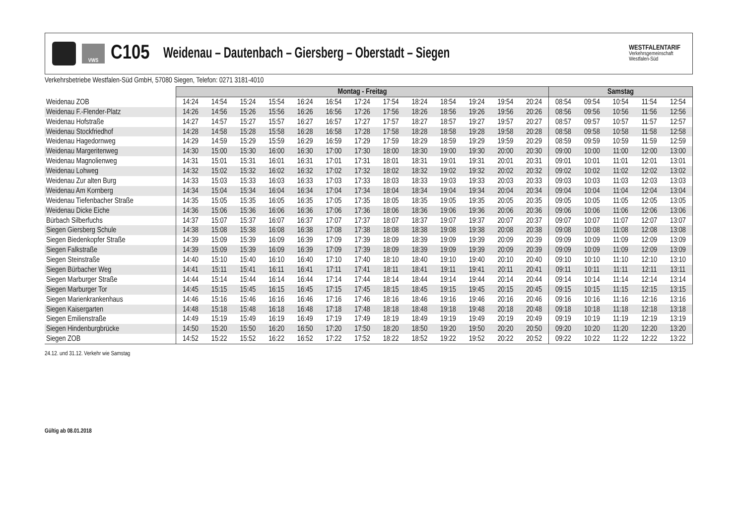VWS
C105
Weidenau – Dautenbach – Giersberg – Oberstadt – Siegen
WESTFALENTARIF
Verkehrsgemeinschaft
Westfalen-Süd
Verkehrsbetriebe Westfalen-Süd GmbH, 57080 Siegen, Telefon: 0271 3181-4010
| | Montag - Freitag | | | | | | | | | | | | | Samstag | | | | |
| Weidenau ZOB | 14:24 | 14:54 | 15:24 | 15:54 | 16:24 | 16:54 | 17:24 | 17:54 | 18:24 | 18:54 | 19:24 | 19:54 | 20:24 | 08:54 | 09:54 | 10:54 | 11:54 | 12:54 |
| Weidenau F.-Flender-Platz | 14:26 | 14:56 | 15:26 | 15:56 | 16:26 | 16:56 | 17:26 | 17:56 | 18:26 | 18:56 | 19:26 | 19:56 | 20:26 | 08:56 | 09:56 | 10:56 | 11:56 | 12:56 |
| Weidenau Hofstraße | 14:27 | 14:57 | 15:27 | 15:57 | 16:27 | 16:57 | 17:27 | 17:57 | 18:27 | 18:57 | 19:27 | 19:57 | 20:27 | 08:57 | 09:57 | 10:57 | 11:57 | 12:57 |
| Weidenau Stockfriedhof | 14:28 | 14:58 | 15:28 | 15:58 | 16:28 | 16:58 | 17:28 | 17:58 | 18:28 | 18:58 | 19:28 | 19:58 | 20:28 | 08:58 | 09:58 | 10:58 | 11:58 | 12:58 |
| Weidenau Hagedornweg | 14:29 | 14:59 | 15:29 | 15:59 | 16:29 | 16:59 | 17:29 | 17:59 | 18:29 | 18:59 | 19:29 | 19:59 | 20:29 | 08:59 | 09:59 | 10:59 | 11:59 | 12:59 |
| Weidenau Margeritenweg | 14:30 | 15:00 | 15:30 | 16:00 | 16:30 | 17:00 | 17:30 | 18:00 | 18:30 | 19:00 | 19:30 | 20:00 | 20:30 | 09:00 | 10:00 | 11:00 | 12:00 | 13:00 |
| Weidenau Magnolienweg | 14:31 | 15:01 | 15:31 | 16:01 | 16:31 | 17:01 | 17:31 | 18:01 | 18:31 | 19:01 | 19:31 | 20:01 | 20:31 | 09:01 | 10:01 | 11:01 | 12:01 | 13:01 |
| Weidenau Lohweg | 14:32 | 15:02 | 15:32 | 16:02 | 16:32 | 17:02 | 17:32 | 18:02 | 18:32 | 19:02 | 19:32 | 20:02 | 20:32 | 09:02 | 10:02 | 11:02 | 12:02 | 13:02 |
| Weidenau Zur alten Burg | 14:33 | 15:03 | 15:33 | 16:03 | 16:33 | 17:03 | 17:33 | 18:03 | 18:33 | 19:03 | 19:33 | 20:03 | 20:33 | 09:03 | 10:03 | 11:03 | 12:03 | 13:03 |
| Weidenau Am Kornberg | 14:34 | 15:04 | 15:34 | 16:04 | 16:34 | 17:04 | 17:34 | 18:04 | 18:34 | 19:04 | 19:34 | 20:04 | 20:34 | 09:04 | 10:04 | 11:04 | 12:04 | 13:04 |
| Weidenau Tiefenbacher Straße | 14:35 | 15:05 | 15:35 | 16:05 | 16:35 | 17:05 | 17:35 | 18:05 | 18:35 | 19:05 | 19:35 | 20:05 | 20:35 | 09:05 | 10:05 | 11:05 | 12:05 | 13:05 |
| Weidenau Dicke Eiche | 14:36 | 15:06 | 15:36 | 16:06 | 16:36 | 17:06 | 17:36 | 18:06 | 18:36 | 19:06 | 19:36 | 20:06 | 20:36 | 09:06 | 10:06 | 11:06 | 12:06 | 13:06 |
| Bürbach Silberfuchs | 14:37 | 15:07 | 15:37 | 16:07 | 16:37 | 17:07 | 17:37 | 18:07 | 18:37 | 19:07 | 19:37 | 20:07 | 20:37 | 09:07 | 10:07 | 11:07 | 12:07 | 13:07 |
| Siegen Giersberg Schule | 14:38 | 15:08 | 15:38 | 16:08 | 16:38 | 17:08 | 17:38 | 18:08 | 18:38 | 19:08 | 19:38 | 20:08 | 20:38 | 09:08 | 10:08 | 11:08 | 12:08 | 13:08 |
| Siegen Biedenkopfer Straße | 14:39 | 15:09 | 15:39 | 16:09 | 16:39 | 17:09 | 17:39 | 18:09 | 18:39 | 19:09 | 19:39 | 20:09 | 20:39 | 09:09 | 10:09 | 11:09 | 12:09 | 13:09 |
| Siegen Falkstraße | 14:39 | 15:09 | 15:39 | 16:09 | 16:39 | 17:09 | 17:39 | 18:09 | 18:39 | 19:09 | 19:39 | 20:09 | 20:39 | 09:09 | 10:09 | 11:09 | 12:09 | 13:09 |
| Siegen Steinstraße | 14:40 | 15:10 | 15:40 | 16:10 | 16:40 | 17:10 | 17:40 | 18:10 | 18:40 | 19:10 | 19:40 | 20:10 | 20:40 | 09:10 | 10:10 | 11:10 | 12:10 | 13:10 |
| Siegen Bürbacher Weg | 14:41 | 15:11 | 15:41 | 16:11 | 16:41 | 17:11 | 17:41 | 18:11 | 18:41 | 19:11 | 19:41 | 20:11 | 20:41 | 09:11 | 10:11 | 11:11 | 12:11 | 13:11 |
| Siegen Marburger Straße | 14:44 | 15:14 | 15:44 | 16:14 | 16:44 | 17:14 | 17:44 | 18:14 | 18:44 | 19:14 | 19:44 | 20:14 | 20:44 | 09:14 | 10:14 | 11:14 | 12:14 | 13:14 |
| Siegen Marburger Tor | 14:45 | 15:15 | 15:45 | 16:15 | 16:45 | 17:15 | 17:45 | 18:15 | 18:45 | 19:15 | 19:45 | 20:15 | 20:45 | 09:15 | 10:15 | 11:15 | 12:15 | 13:15 |
| Siegen Marienkrankenhaus | 14:46 | 15:16 | 15:46 | 16:16 | 16:46 | 17:16 | 17:46 | 18:16 | 18:46 | 19:16 | 19:46 | 20:16 | 20:46 | 09:16 | 10:16 | 11:16 | 12:16 | 13:16 |
| Siegen Kaisergarten | 14:48 | 15:18 | 15:48 | 16:18 | 16:48 | 17:18 | 17:48 | 18:18 | 18:48 | 19:18 | 19:48 | 20:18 | 20:48 | 09:18 | 10:18 | 11:18 | 12:18 | 13:18 |
| Siegen Emilienstraße | 14:49 | 15:19 | 15:49 | 16:19 | 16:49 | 17:19 | 17:49 | 18:19 | 18:49 | 19:19 | 19:49 | 20:19 | 20:49 | 09:19 | 10:19 | 11:19 | 12:19 | 13:19 |
| Siegen Hindenburgbrücke | 14:50 | 15:20 | 15:50 | 16:20 | 16:50 | 17:20 | 17:50 | 18:20 | 18:50 | 19:20 | 19:50 | 20:20 | 20:50 | 09:20 | 10:20 | 11:20 | 12:20 | 13:20 |
| Siegen ZOB | 14:52 | 15:22 | 15:52 | 16:22 | 16:52 | 17:22 | 17:52 | 18:22 | 18:52 | 19:22 | 19:52 | 20:22 | 20:52 | 09:22 | 10:22 | 11:22 | 12:22 | 13:22 |
24.12. und 31.12. Verkehr wie Samstag
Gültig ab 08.01.2018